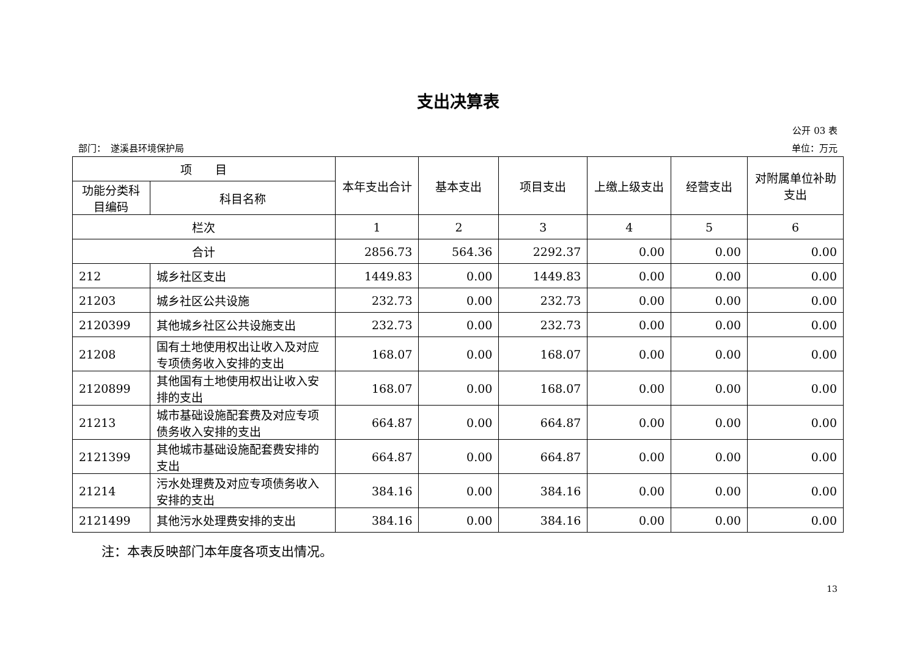支出决算表
公开 03 表
部门：　遂溪县环境保护局 单位：万元
| 项 目 | | 本年支出合计 | 基本支出 | 项目支出 | 上缴上级支出 | 经营支出 | 对附属单位补助支出 |
| --- | --- | --- | --- | --- | --- | --- | --- |
| 功能分类科目编码 | 科目名称 | | | | | | |
| 栏次 | | 1 | 2 | 3 | 4 | 5 | 6 |
| 合计 | | 2856.73 | 564.36 | 2292.37 | 0.00 | 0.00 | 0.00 |
| 212 | 城乡社区支出 | 1449.83 | 0.00 | 1449.83 | 0.00 | 0.00 | 0.00 |
| 21203 | 城乡社区公共设施 | 232.73 | 0.00 | 232.73 | 0.00 | 0.00 | 0.00 |
| 2120399 | 其他城乡社区公共设施支出 | 232.73 | 0.00 | 232.73 | 0.00 | 0.00 | 0.00 |
| 21208 | 国有土地使用权出让收入及对应专项债务收入安排的支出 | 168.07 | 0.00 | 168.07 | 0.00 | 0.00 | 0.00 |
| 2120899 | 其他国有土地使用权出让收入安排的支出 | 168.07 | 0.00 | 168.07 | 0.00 | 0.00 | 0.00 |
| 21213 | 城市基础设施配套费及对应专项债务收入安排的支出 | 664.87 | 0.00 | 664.87 | 0.00 | 0.00 | 0.00 |
| 2121399 | 其他城市基础设施配套费安排的支出 | 664.87 | 0.00 | 664.87 | 0.00 | 0.00 | 0.00 |
| 21214 | 污水处理费及对应专项债务收入安排的支出 | 384.16 | 0.00 | 384.16 | 0.00 | 0.00 | 0.00 |
| 2121499 | 其他污水处理费安排的支出 | 384.16 | 0.00 | 384.16 | 0.00 | 0.00 | 0.00 |
注：本表反映部门本年度各项支出情况。
13